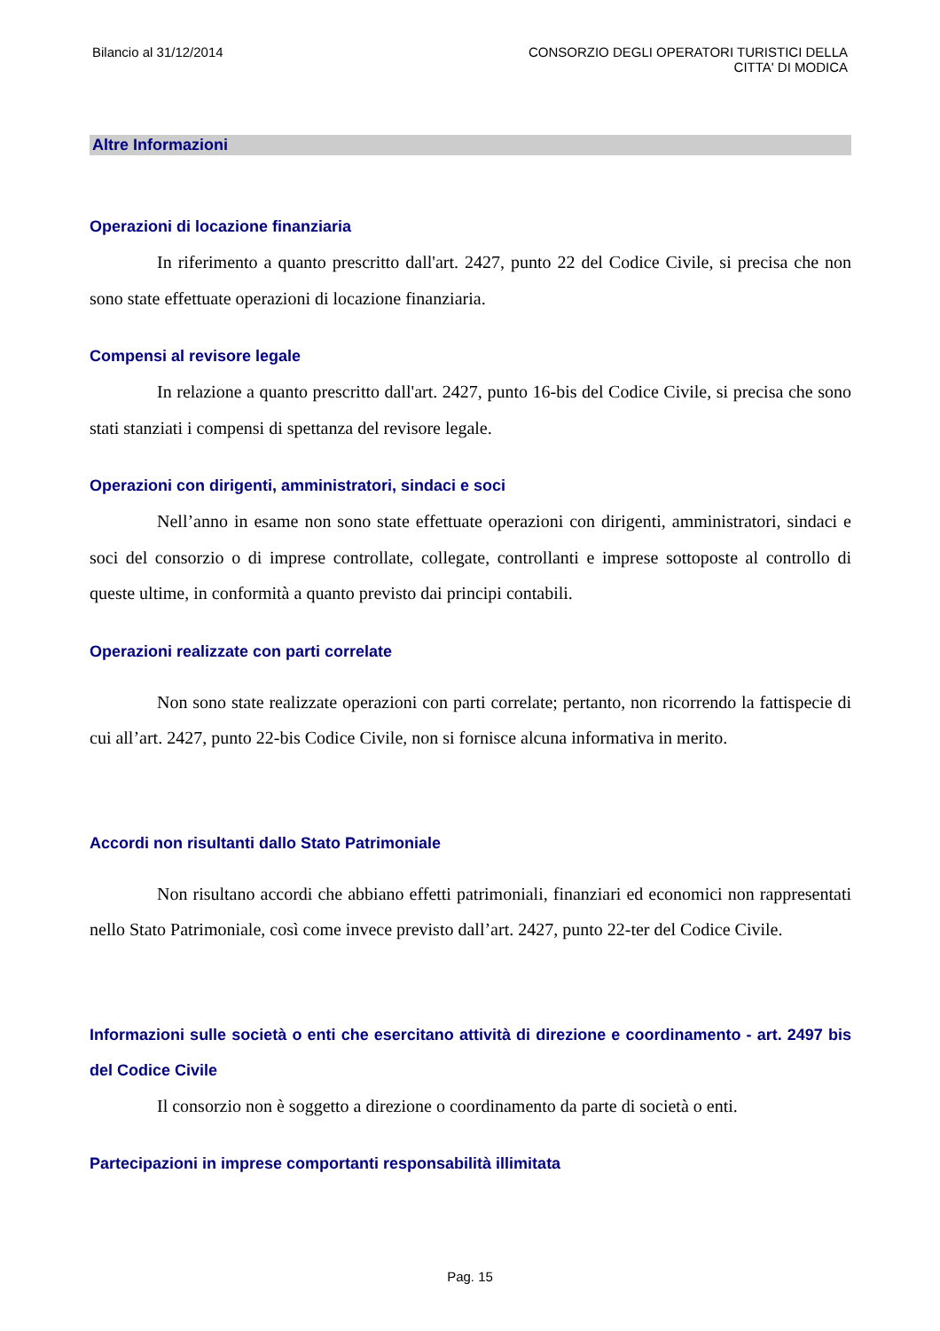Bilancio al 31/12/2014 CONSORZIO DEGLI OPERATORI TURISTICI DELLA
CITTA' DI MODICA
Altre Informazioni
Operazioni di locazione finanziaria
In riferimento a quanto prescritto dall'art. 2427, punto 22 del Codice Civile, si precisa che non sono state effettuate operazioni di locazione finanziaria.
Compensi al revisore legale
In relazione a quanto prescritto dall'art. 2427, punto 16-bis del Codice Civile, si precisa che sono stati stanziati i compensi di spettanza del revisore legale.
Operazioni con dirigenti, amministratori, sindaci e soci
Nell’anno in esame non sono state effettuate operazioni con dirigenti, amministratori, sindaci e soci del consorzio o di imprese controllate, collegate, controllanti e imprese sottoposte al controllo di queste ultime, in conformità a quanto previsto dai principi contabili.
Operazioni realizzate con parti correlate
Non sono state realizzate operazioni con parti correlate; pertanto, non ricorrendo la fattispecie di cui all’art. 2427, punto 22-bis Codice Civile, non si fornisce alcuna informativa in merito.
Accordi non risultanti dallo Stato Patrimoniale
Non risultano accordi che abbiano effetti patrimoniali, finanziari ed economici non rappresentati nello Stato Patrimoniale, così come invece previsto dall’art. 2427, punto 22-ter del Codice Civile.
Informazioni sulle società o enti che esercitano attività di direzione e coordinamento - art. 2497 bis del Codice Civile
Il consorzio non è soggetto a direzione o coordinamento da parte di società o enti.
Partecipazioni in imprese comportanti responsabilità illimitata
Pag. 15